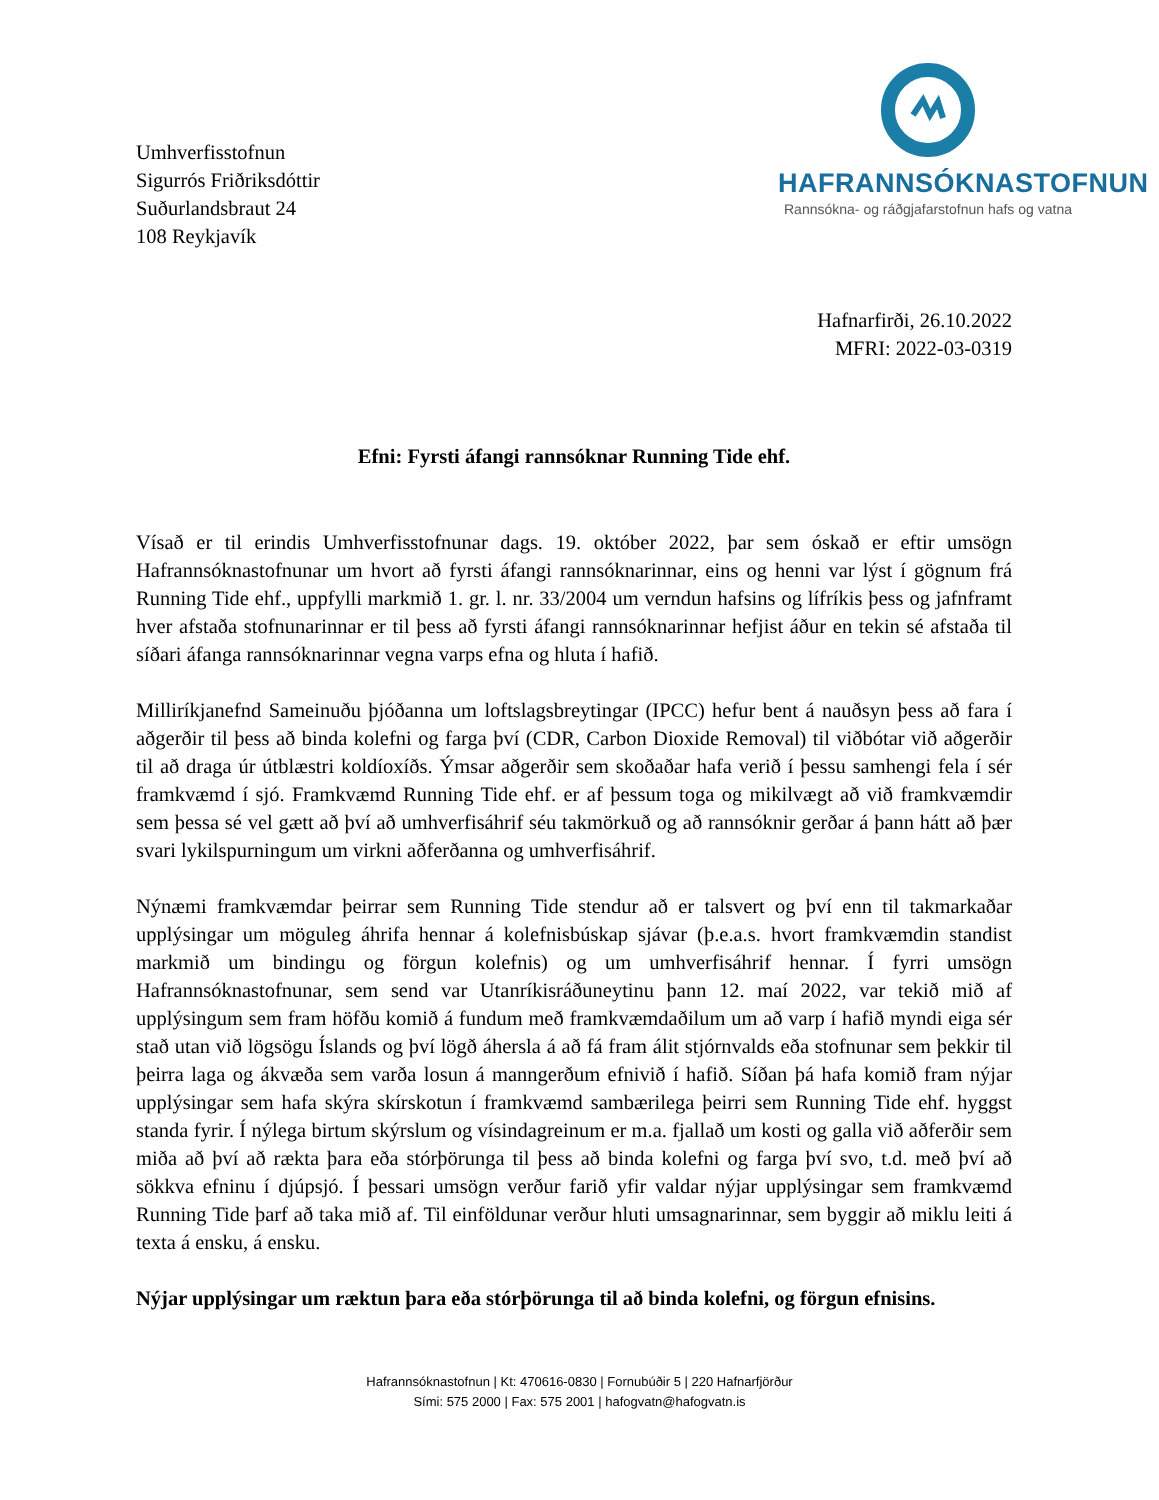HAFRANNSÓKNASTOFNUN
Rannsókna- og ráðgjafarstofnun hafs og vatna
Umhverfisstofnun
Sigurrós Friðriksdóttir
Suðurlandsbraut 24
108 Reykjavík
Hafnarfirði, 26.10.2022
MFRI: 2022-03-0319
Efni: Fyrsti áfangi rannsóknar Running Tide ehf.
Vísað er til erindis Umhverfisstofnunar dags. 19. október 2022, þar sem óskað er eftir umsögn Hafrannsóknastofnunar um hvort að fyrsti áfangi rannsóknarinnar, eins og henni var lýst í gögnum frá Running Tide ehf., uppfylli markmið 1. gr. l. nr. 33/2004 um verndun hafsins og lífríkis þess og jafnframt hver afstaða stofnunarinnar er til þess að fyrsti áfangi rannsóknarinnar hefjist áður en tekin sé afstaða til síðari áfanga rannsóknarinnar vegna varps efna og hluta í hafið.
Milliríkjanefnd Sameinuðu þjóðanna um loftslagsbreytingar (IPCC) hefur bent á nauðsyn þess að fara í aðgerðir til þess að binda kolefni og farga því (CDR, Carbon Dioxide Removal) til viðbótar við aðgerðir til að draga úr útblæstri koldíoxíðs. Ýmsar aðgerðir sem skoðaðar hafa verið í þessu samhengi fela í sér framkvæmd í sjó. Framkvæmd Running Tide ehf. er af þessum toga og mikilvægt að við framkvæmdir sem þessa sé vel gætt að því að umhverfisáhrif séu takmörkuð og að rannsóknir gerðar á þann hátt að þær svari lykilspurningum um virkni aðferðanna og umhverfisáhrif.
Nýnæmi framkvæmdar þeirrar sem Running Tide stendur að er talsvert og því enn til takmarkaðar upplýsingar um möguleg áhrifa hennar á kolefnisbúskap sjávar (þ.e.a.s. hvort framkvæmdin standist markmið um bindingu og förgun kolefnis) og um umhverfisáhrif hennar. Í fyrri umsögn Hafrannsóknastofnunar, sem send var Utanríkisráðuneytinu þann 12. maí 2022, var tekið mið af upplýsingum sem fram höfðu komið á fundum með framkvæmdaðilum um að varp í hafið myndi eiga sér stað utan við lögsögu Íslands og því lögð áhersla á að fá fram álit stjórnvalds eða stofnunar sem þekkir til þeirra laga og ákvæða sem varða losun á manngerðum efnivið í hafið. Síðan þá hafa komið fram nýjar upplýsingar sem hafa skýra skírskotun í framkvæmd sambærilega þeirri sem Running Tide ehf. hyggst standa fyrir. Í nýlega birtum skýrslum og vísindagreinum er m.a. fjallað um kosti og galla við aðferðir sem miða að því að rækta þara eða stórþörunga til þess að binda kolefni og farga því svo, t.d. með því að sökkva efninu í djúpsjó. Í þessari umsögn verður farið yfir valdar nýjar upplýsingar sem framkvæmd Running Tide þarf að taka mið af. Til einföldunar verður hluti umsagnarinnar, sem byggir að miklu leiti á texta á ensku, á ensku.
Nýjar upplýsingar um ræktun þara eða stórþörunga til að binda kolefni, og förgun efnisins.
Hafrannsóknastofnun | Kt: 470616-0830 | Fornubúðir 5 | 220 Hafnarfjörður
Sími: 575 2000 | Fax: 575 2001 | hafogvatn@hafogvatn.is